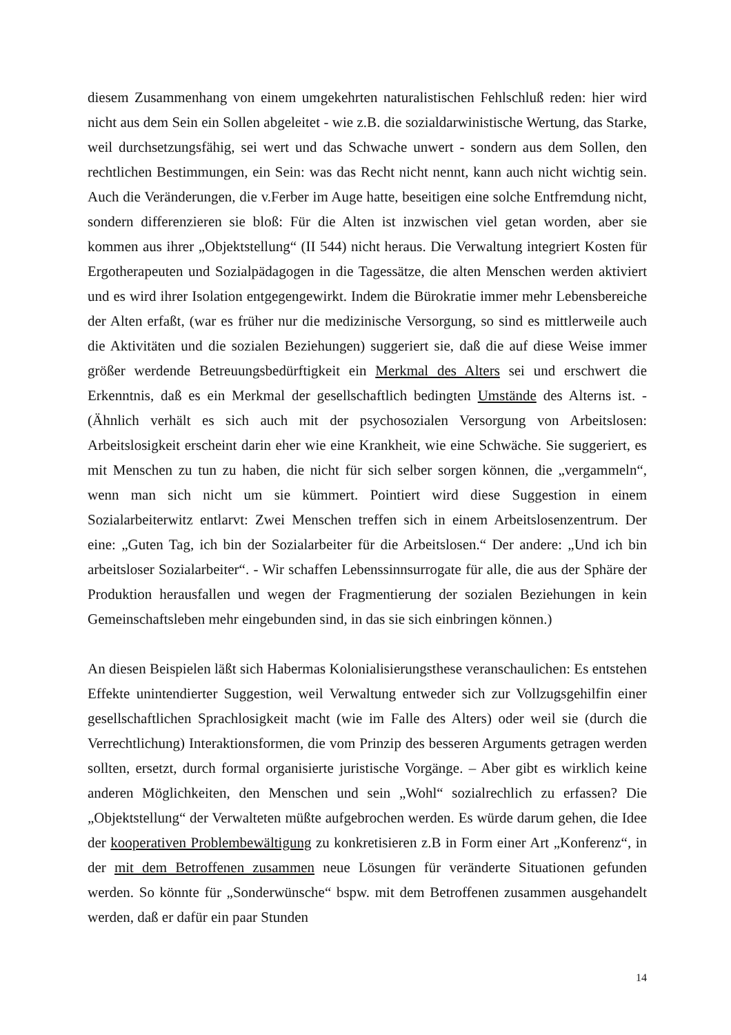diesem Zusammenhang von einem umgekehrten naturalistischen Fehlschluß reden: hier wird nicht aus dem Sein ein Sollen abgeleitet - wie z.B. die sozialdarwinistische Wertung, das Starke, weil durchsetzungsfähig, sei wert und das Schwache unwert - sondern aus dem Sollen, den rechtlichen Bestimmungen, ein Sein: was das Recht nicht nennt, kann auch nicht wichtig sein. Auch die Veränderungen, die v.Ferber im Auge hatte, beseitigen eine solche Entfremdung nicht, sondern differenzieren sie bloß: Für die Alten ist inzwischen viel getan worden, aber sie kommen aus ihrer „Objektstellung“ (II 544) nicht heraus. Die Verwaltung integriert Kosten für Ergotherapeuten und Sozialpädagogen in die Tagessätze, die alten Menschen werden aktiviert und es wird ihrer Isolation entgegengewirkt. Indem die Bürokratie immer mehr Lebensbereiche der Alten erfaßt, (war es früher nur die medizinische Versorgung, so sind es mittlerweile auch die Aktivitäten und die sozialen Beziehungen) suggeriert sie, daß die auf diese Weise immer größer werdende Betreuungsbedürftigkeit ein Merkmal des Alters sei und erschwert die Erkenntnis, daß es ein Merkmal der gesellschaftlich bedingten Umstände des Alterns ist. - (Ähnlich verhält es sich auch mit der psychosozialen Versorgung von Arbeitslosen: Arbeitslosigkeit erscheint darin eher wie eine Krankheit, wie eine Schwäche. Sie suggeriert, es mit Menschen zu tun zu haben, die nicht für sich selber sorgen können, die „vergammeln“, wenn man sich nicht um sie kümmert. Pointiert wird diese Suggestion in einem Sozialarbeiterwitz entlarvt: Zwei Menschen treffen sich in einem Arbeitslosenzentrum. Der eine: „Guten Tag, ich bin der Sozialarbeiter für die Arbeitslosen.“ Der andere: „Und ich bin arbeitsloser Sozialarbeiter“. - Wir schaffen Lebenssinnsurrogate für alle, die aus der Sphäre der Produktion herausfallen und wegen der Fragmentierung der sozialen Beziehungen in kein Gemeinschaftsleben mehr eingebunden sind, in das sie sich einbringen können.)
An diesen Beispielen läßt sich Habermas Kolonialisierungsthese veranschaulichen: Es entstehen Effekte unintendierter Suggestion, weil Verwaltung entweder sich zur Vollzugsgehilfin einer gesellschaftlichen Sprachlosigkeit macht (wie im Falle des Alters) oder weil sie (durch die Verrechtlichung) Interaktionsformen, die vom Prinzip des besseren Arguments getragen werden sollten, ersetzt, durch formal organisierte juristische Vorgänge. – Aber gibt es wirklich keine anderen Möglichkeiten, den Menschen und sein „Wohl“ sozialrechlich zu erfassen? Die „Objektstellung“ der Verwalteten müßte aufgebrochen werden. Es würde darum gehen, die Idee der kooperativen Problembewältigung zu konkretisieren z.B in Form einer Art „Konferenz“, in der mit dem Betroffenen zusammen neue Lösungen für veränderte Situationen gefunden werden. So könnte für „Sonderwünsche“ bspw. mit dem Betroffenen zusammen ausgehandelt werden, daß er dafür ein paar Stunden
14